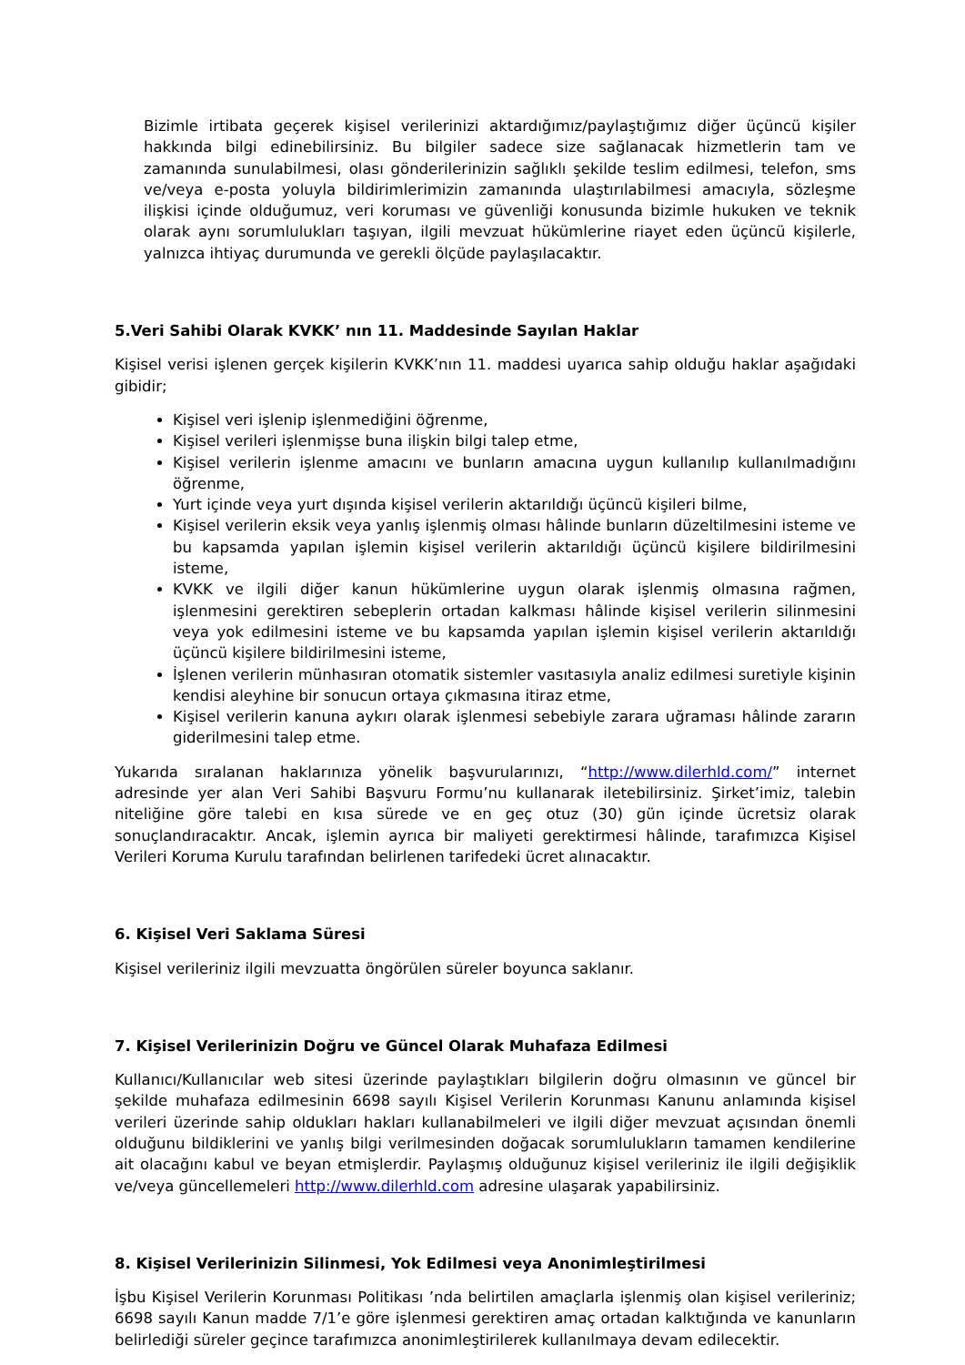Bizimle irtibata geçerek kişisel verilerinizi aktardığımız/paylaştığımız diğer üçüncü kişiler hakkında bilgi edinebilirsiniz. Bu bilgiler sadece size sağlanacak hizmetlerin tam ve zamanında sunulabilmesi, olası gönderilerinizin sağlıklı şekilde teslim edilmesi, telefon, sms ve/veya e-posta yoluyla bildirimlerimizin zamanında ulaştırılabilmesi amacıyla, sözleşme ilişkisi içinde olduğumuz, veri koruması ve güvenliği konusunda bizimle hukuken ve teknik olarak aynı sorumlulukları taşıyan, ilgili mevzuat hükümlerine riayet eden üçüncü kişilerle, yalnızca ihtiyaç durumunda ve gerekli ölçüde paylaşılacaktır.
5.Veri Sahibi Olarak KVKK’ nın 11. Maddesinde Sayılan Haklar
Kişisel verisi işlenen gerçek kişilerin KVKK’nın 11. maddesi uyarıca sahip olduğu haklar aşağıdaki gibidir;
Kişisel veri işlenip işlenmediğini öğrenme,
Kişisel verileri işlenmişse buna ilişkin bilgi talep etme,
Kişisel verilerin işlenme amacını ve bunların amacına uygun kullanılıp kullanılmadığını öğrenme,
Yurt içinde veya yurt dışında kişisel verilerin aktarıldığı üçüncü kişileri bilme,
Kişisel verilerin eksik veya yanlış işlenmiş olması hâlinde bunların düzeltilmesini isteme ve bu kapsamda yapılan işlemin kişisel verilerin aktarıldığı üçüncü kişilere bildirilmesini isteme,
KVKK ve ilgili diğer kanun hükümlerine uygun olarak işlenmiş olmasına rağmen, işlenmesini gerektiren sebeplerin ortadan kalkması hâlinde kişisel verilerin silinmesini veya yok edilmesini isteme ve bu kapsamda yapılan işlemin kişisel verilerin aktarıldığı üçüncü kişilere bildirilmesini isteme,
İşlenen verilerin münhasıran otomatik sistemler vasıtasıyla analiz edilmesi suretiyle kişinin kendisi aleyhine bir sonucun ortaya çıkmasına itiraz etme,
Kişisel verilerin kanuna aykırı olarak işlenmesi sebebiyle zarara uğraması hâlinde zararın giderilmesini talep etme.
Yukarıda sıralanan haklarınıza yönelik başvurularınızı, “http://www.dilerhld.com/” internet adresinde yer alan Veri Sahibi Başvuru Formu’nu kullanarak iletebilirsiniz. Şirket’imiz, talebin niteliğine göre talebi en kısa sürede ve en geç otuz (30) gün içinde ücretsiz olarak sonuçlandıracaktır. Ancak, işlemin ayrıca bir maliyeti gerektirmesi hâlinde, tarafımızca Kişisel Verileri Koruma Kurulu tarafından belirlenen tarifedeki ücret alınacaktır.
6. Kişisel Veri Saklama Süresi
Kişisel verileriniz ilgili mevzuatta öngörülen süreler boyunca saklanır.
7. Kişisel Verilerinizin Doğru ve Güncel Olarak Muhafaza Edilmesi
Kullanıcı/Kullanıcılar web sitesi üzerinde paylaştıkları bilgilerin doğru olmasının ve güncel bir şekilde muhafaza edilmesinin 6698 sayılı Kişisel Verilerin Korunması Kanunu anlamında kişisel verileri üzerinde sahip oldukları hakları kullanabilmeleri ve ilgili diğer mevzuat açısından önemli olduğunu bildiklerini ve yanlış bilgi verilmesinden doğacak sorumlulukların tamamen kendilerine ait olacağını kabul ve beyan etmişlerdir. Paylaşmış olduğunuz kişisel verileriniz ile ilgili değişiklik ve/veya güncellemeleri http://www.dilerhld.com adresine ulaşarak yapabilirsiniz.
8. Kişisel Verilerinizin Silinmesi, Yok Edilmesi veya Anonimleştirilmesi
İşbu Kişisel Verilerin Korunması Politikası ’nda belirtilen amaçlarla işlenmiş olan kişisel verileriniz; 6698 sayılı Kanun madde 7/1’e göre işlenmesi gerektiren amaç ortadan kalktığında ve kanunların belirlediği süreler geçince tarafımızca anonimleştirilerek kullanılmaya devam edilecektir.